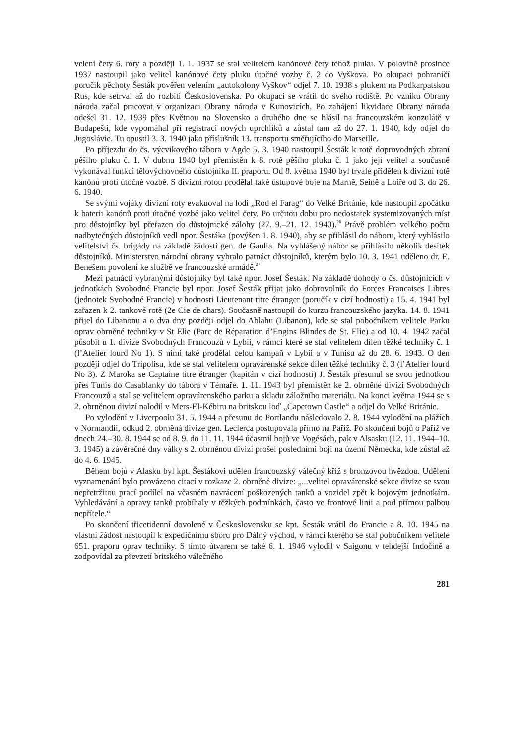velení čety 6. roty a později 1. 1. 1937 se stal velitelem kanónové čety téhož pluku. V polovině prosince 1937 nastoupil jako velitel kanónové čety pluku útočné vozby č. 2 do Vyškova. Po okupaci pohraničí poručík pěchoty Šesták pověřen velením „autokolony Vyškov“ odjel 7. 10. 1938 s plukem na Podkarpatskou Rus, kde setrval až do rozbití Československa. Po okupaci se vrátil do svého rodiště. Po vzniku Obrany národa začal pracovat v organizaci Obrany národa v Kunovicích. Po zahájení likvidace Obrany národa odešel 31. 12. 1939 přes Květnou na Slovensko a druhého dne se hlásil na francouzském konzulátě v Budapešti, kde vypomáhal při registraci nových uprchlíků a zůstal tam až do 27. 1. 1940, kdy odjel do Jugoslávie. Tu opustil 3. 3. 1940 jako příslušník 13. transportu směřujícího do Marseille.
Po příjezdu do čs. výcvikového tábora v Agde 5. 3. 1940 nastoupil Šesták k rotě doprovodných zbraní pěšího pluku č. 1. V dubnu 1940 byl přemístěn k 8. rotě pěšího pluku č. 1 jako její velitel a současně vykonával funkci tělovýchovného důstojníka II. praporu. Od 8. května 1940 byl trvale přidělen k divizní rotě kanónů proti útočné vozbě. S divizní rotou prodělal také ústupové boje na Marně, Seině a Loiře od 3. do 26. 6. 1940.
Se svými vojáky divizní roty evakuoval na lodi „Rod el Farag“ do Velké Británie, kde nastoupil zpočátku k baterii kanónů proti útočné vozbě jako velitel čety. Po určitou dobu pro nedostatek systemizovaných míst pro důstojníky byl přeřazen do důstojnické zálohy (27. 9.–21. 12. 1940).<sup>26</sup> Právě problém velkého počtu nadbytečných důstojníků vedl npor. Šestáka (povýšen 1. 8. 1940), aby se přihlásil do náboru, který vyhlásilo velitelství čs. brigády na základě žádosti gen. de Gaulla. Na vyhlášený nábor se přihlásilo několik desítek důstojníků. Ministerstvo národní obrany vybralo patnáct důstojníků, kterým bylo 10. 3. 1941 uděleno dr. E. Benešem povolení ke službě ve francouzské armádě.<sup>27</sup>
Mezi patnácti vybranými důstojníky byl také npor. Josef Šesták. Na základě dohody o čs. důstojnících v jednotkách Svobodné Francie byl npor. Josef Šesták přijat jako dobrovolník do Forces Francaises Libres (jednotek Svobodné Francie) v hodnosti Lieutenant titre étranger (poručík v cizí hodnosti) a 15. 4. 1941 byl zařazen k 2. tankové rotě (2e Cie de chars). Současně nastoupil do kurzu francouzského jazyka. 14. 8. 1941 přijel do Libanonu a o dva dny později odjel do Ablahu (Libanon), kde se stal pobočníkem velitele Parku oprav obrněné techniky v St Elie (Parc de Réparation d’Engins Blindes de St. Elie) a od 10. 4. 1942 začal působit u 1. divize Svobodných Francouzů v Lybii, v rámci které se stal velitelem dílen těžké techniky č. 1 (l’Atelier lourd No 1). S nimi také prodělal celou kampaň v Lybii a v Tunisu až do 28. 6. 1943. O den později odjel do Tripolisu, kde se stal velitelem opravárenské sekce dílen těžké techniky č. 3 (l’Atelier lourd No 3). Z Maroka se Captaine titre étranger (kapitán v cizí hodnosti) J. Šesták přesunul se svou jednotkou přes Tunis do Casablanky do tábora v Témaře. 1. 11. 1943 byl přemístěn ke 2. obrněné divizi Svobodných Francouzů a stal se velitelem opravárenského parku a skladu záložního materiálu. Na konci května 1944 se s 2. obrněnou divizí nalodil v Mers-El-Kébiru na britskou loď „Capetown Castle“ a odjel do Velké Británie.
Po vylodění v Liverpoolu 31. 5. 1944 a přesunu do Portlandu následovalo 2. 8. 1944 vylodění na plážích v Normandii, odkud 2. obrněná divize gen. Leclerca postupovala přímo na Paříž. Po skončení bojů o Paříž ve dnech 24.–30. 8. 1944 se od 8. 9. do 11. 11. 1944 účastnil bojů ve Vogésách, pak v Alsasku (12. 11. 1944–10. 3. 1945) a závěrečné dny války s 2. obrněnou divizí prošel posledními boji na území Německa, kde zůstal až do 4. 6. 1945.
Během bojů v Alasku byl kpt. Šestákovi udělen francouzský válečný kříž s bronzovou hvězdou. Udělení vyznamenání bylo provázeno citací v rozkaze 2. obrněné divize: „...velitel opravárenské sekce divize se svou nepřetržitou prací podílel na včasném navrácení poškozených tanků a vozidel zpět k bojovým jednotkám. Vyhledávání a opravy tanků probíhaly v těžkých podmínkách, často ve frontové linii a pod přímou palbou nepřítele.“
Po skončení třicetidenní dovolené v Československu se kpt. Šesták vrátil do Francie a 8. 10. 1945 na vlastní žádost nastoupil k expedičnímu sboru pro Dálný východ, v rámci kterého se stal pobočníkem velitele 651. praporu oprav techniky. S tímto útvarem se také 6. 1. 1946 vylodil v Saigonu v tehdejší Indočíně a zodpovídal za převzetí britského válečného
281